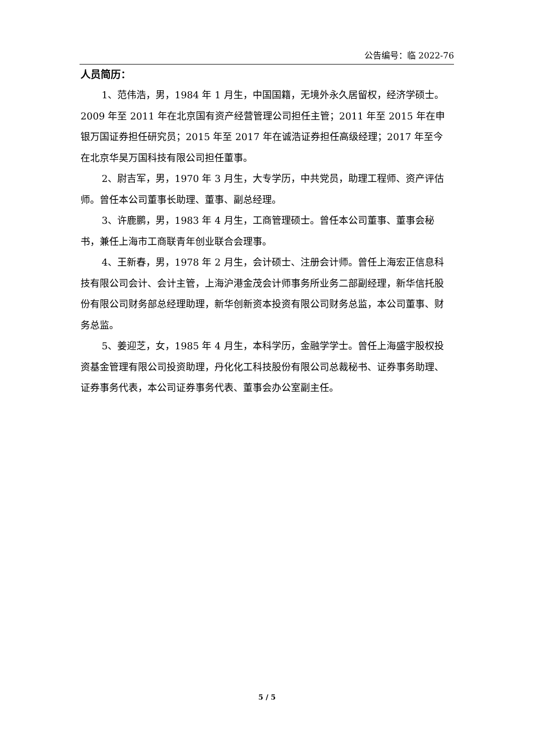公告编号：临 2022-76
人员简历：
1、范伟浩，男，1984 年 1 月生，中国国籍，无境外永久居留权，经济学硕士。2009 年至 2011 年在北京国有资产经营管理公司担任主管；2011 年至 2015 年在申银万国证券担任研究员；2015 年至 2017 年在诚浩证券担任高级经理；2017 年至今在北京华昊万国科技有限公司担任董事。
2、尉吉军，男，1970 年 3 月生，大专学历，中共党员，助理工程师、资产评估师。曾任本公司董事长助理、董事、副总经理。
3、许鹿鹏，男，1983 年 4 月生，工商管理硕士。曾任本公司董事、董事会秘书，兼任上海市工商联青年创业联合会理事。
4、王新春，男，1978 年 2 月生，会计硕士、注册会计师。曾任上海宏正信息科技有限公司会计、会计主管，上海沪港金茂会计师事务所业务二部副经理，新华信托股份有限公司财务部总经理助理，新华创新资本投资有限公司财务总监，本公司董事、财务总监。
5、姜迎芝，女，1985 年 4 月生，本科学历，金融学学士。曾任上海盛宇股权投资基金管理有限公司投资助理，丹化化工科技股份有限公司总裁秘书、证券事务助理、证券事务代表，本公司证券事务代表、董事会办公室副主任。
5 / 5